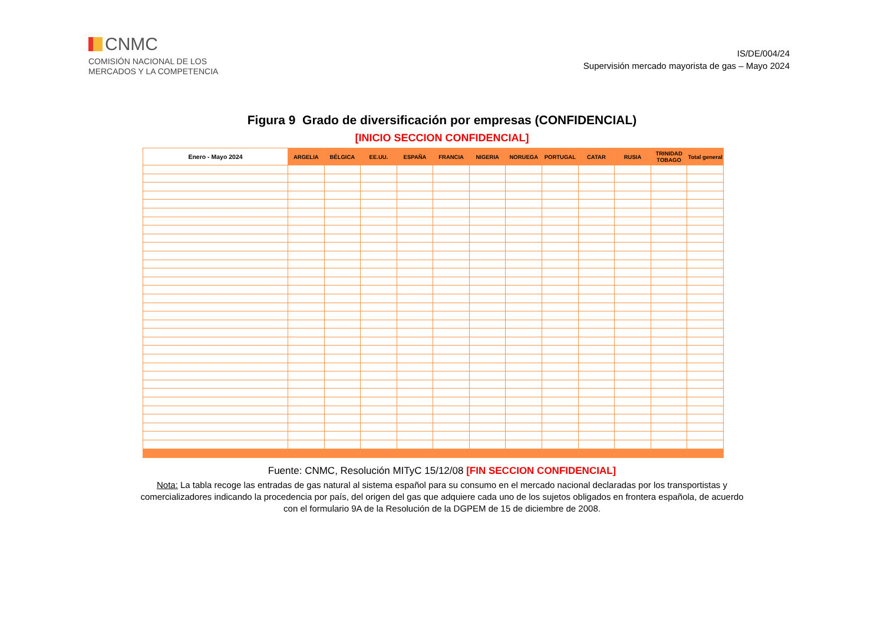CNMC
COMISIÓN NACIONAL DE LOS
MERCADOS Y LA COMPETENCIA
IS/DE/004/24
Supervisión mercado mayorista de gas – Mayo 2024
Figura 9 Grado de diversificación por empresas (CONFIDENCIAL)
[INICIO SECCION CONFIDENCIAL]
| Enero - Mayo 2024 | ARGELIA | BÉLGICA | EE.UU. | ESPAÑA | FRANCIA | NIGERIA | NORUEGA | PORTUGAL | CATAR | RUSIA | TRINIDAD TOBAGO | Total general |
| --- | --- | --- | --- | --- | --- | --- | --- | --- | --- | --- | --- | --- |
Fuente: CNMC, Resolución MITyC 15/12/08 [FIN SECCION CONFIDENCIAL]
Nota: La tabla recoge las entradas de gas natural al sistema español para su consumo en el mercado nacional declaradas por los transportistas y comercializadores indicando la procedencia por país, del origen del gas que adquiere cada uno de los sujetos obligados en frontera española, de acuerdo con el formulario 9A de la Resolución de la DGPEM de 15 de diciembre de 2008.